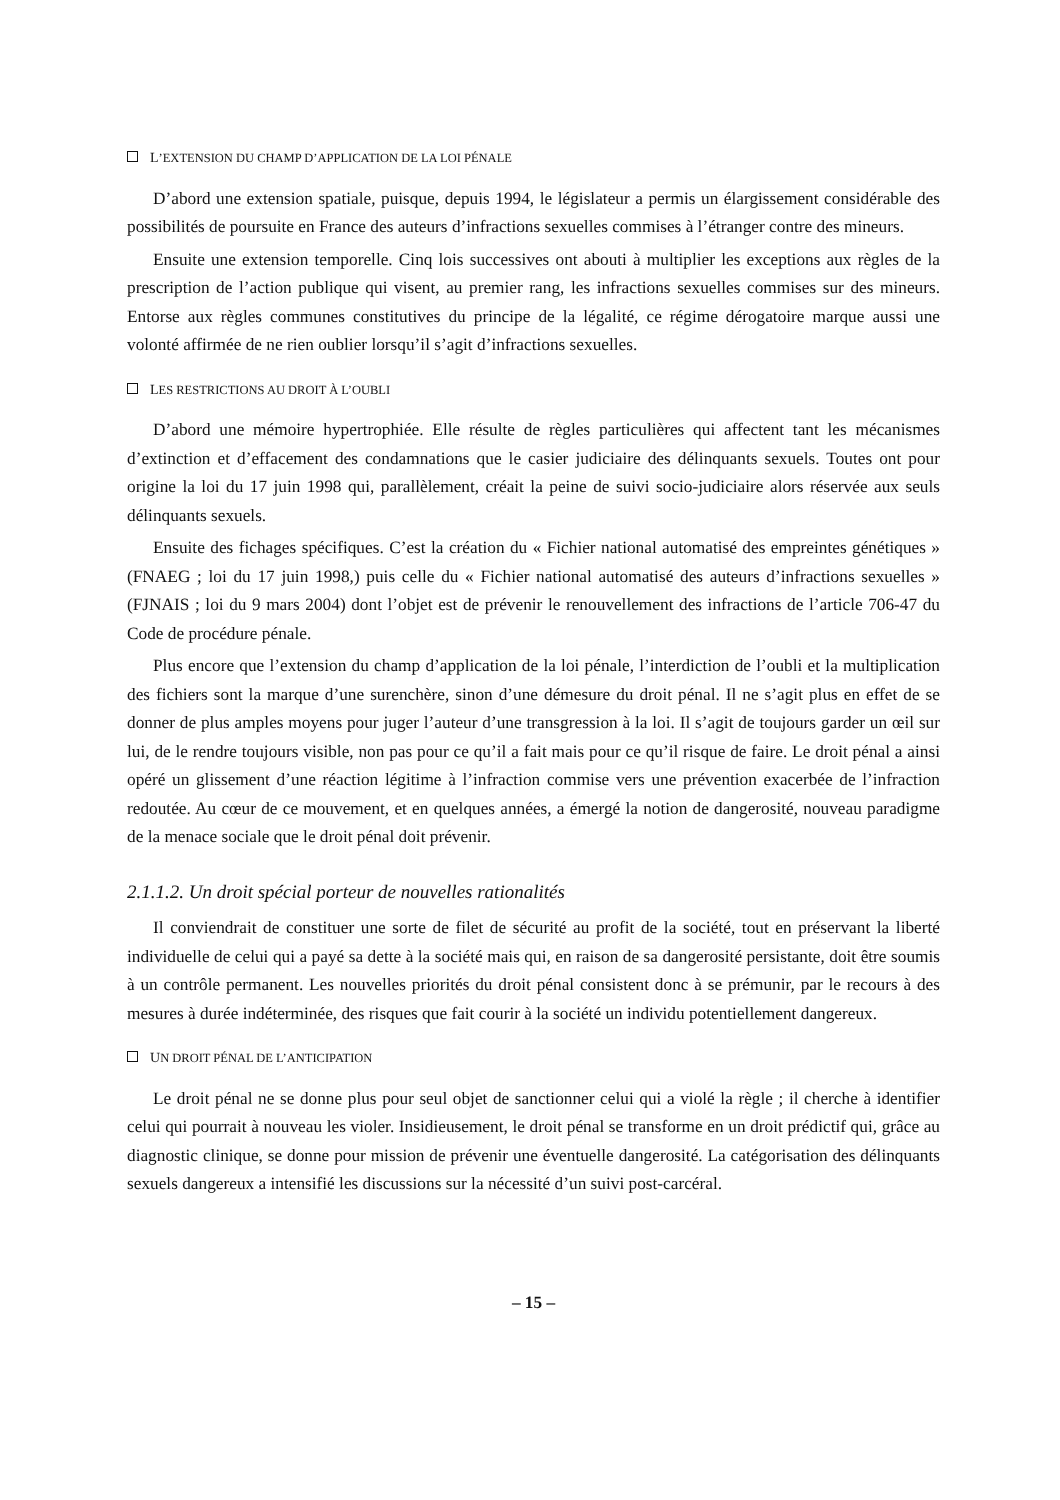L’EXTENSION DU CHAMP D’APPLICATION DE LA LOI PÉNALE
D’abord une extension spatiale, puisque, depuis 1994, le législateur a permis un élargissement considérable des possibilités de poursuite en France des auteurs d’infractions sexuelles commises à l’étranger contre des mineurs.
Ensuite une extension temporelle. Cinq lois successives ont abouti à multiplier les exceptions aux règles de la prescription de l’action publique qui visent, au premier rang, les infractions sexuelles commises sur des mineurs. Entorse aux règles communes constitutives du principe de la légalité, ce régime dérogatoire marque aussi une volonté affirmée de ne rien oublier lorsqu’il s’agit d’infractions sexuelles.
LES RESTRICTIONS AU DROIT À L’OUBLI
D’abord une mémoire hypertrophiée. Elle résulte de règles particulières qui affectent tant les mécanismes d’extinction et d’effacement des condamnations que le casier judiciaire des délinquants sexuels. Toutes ont pour origine la loi du 17 juin 1998 qui, parallèlement, créait la peine de suivi socio-judiciaire alors réservée aux seuls délinquants sexuels.
Ensuite des fichages spécifiques. C’est la création du « Fichier national automatisé des empreintes génétiques » (FNAEG ; loi du 17 juin 1998,) puis celle du « Fichier national automatisé des auteurs d’infractions sexuelles » (FJNAIS ; loi du 9 mars 2004) dont l’objet est de prévenir le renouvellement des infractions de l’article 706-47 du Code de procédure pénale.
Plus encore que l’extension du champ d’application de la loi pénale, l’interdiction de l’oubli et la multiplication des fichiers sont la marque d’une surenchère, sinon d’une démesure du droit pénal. Il ne s’agit plus en effet de se donner de plus amples moyens pour juger l’auteur d’une transgression à la loi. Il s’agit de toujours garder un œil sur lui, de le rendre toujours visible, non pas pour ce qu’il a fait mais pour ce qu’il risque de faire. Le droit pénal a ainsi opéré un glissement d’une réaction légitime à l’infraction commise vers une prévention exacerbée de l’infraction redoutée. Au cœur de ce mouvement, et en quelques années, a émergé la notion de dangerosité, nouveau paradigme de la menace sociale que le droit pénal doit prévenir.
2.1.1.2. Un droit spécial porteur de nouvelles rationalités
Il conviendrait de constituer une sorte de filet de sécurité au profit de la société, tout en préservant la liberté individuelle de celui qui a payé sa dette à la société mais qui, en raison de sa dangerosité persistante, doit être soumis à un contrôle permanent. Les nouvelles priorités du droit pénal consistent donc à se prémunir, par le recours à des mesures à durée indéterminée, des risques que fait courir à la société un individu potentiellement dangereux.
UN DROIT PÉNAL DE L’ANTICIPATION
Le droit pénal ne se donne plus pour seul objet de sanctionner celui qui a violé la règle ; il cherche à identifier celui qui pourrait à nouveau les violer. Insidieusement, le droit pénal se transforme en un droit prédictif qui, grâce au diagnostic clinique, se donne pour mission de prévenir une éventuelle dangerosité. La catégorisation des délinquants sexuels dangereux a intensifié les discussions sur la nécessité d’un suivi post-carcéral.
– 15 –